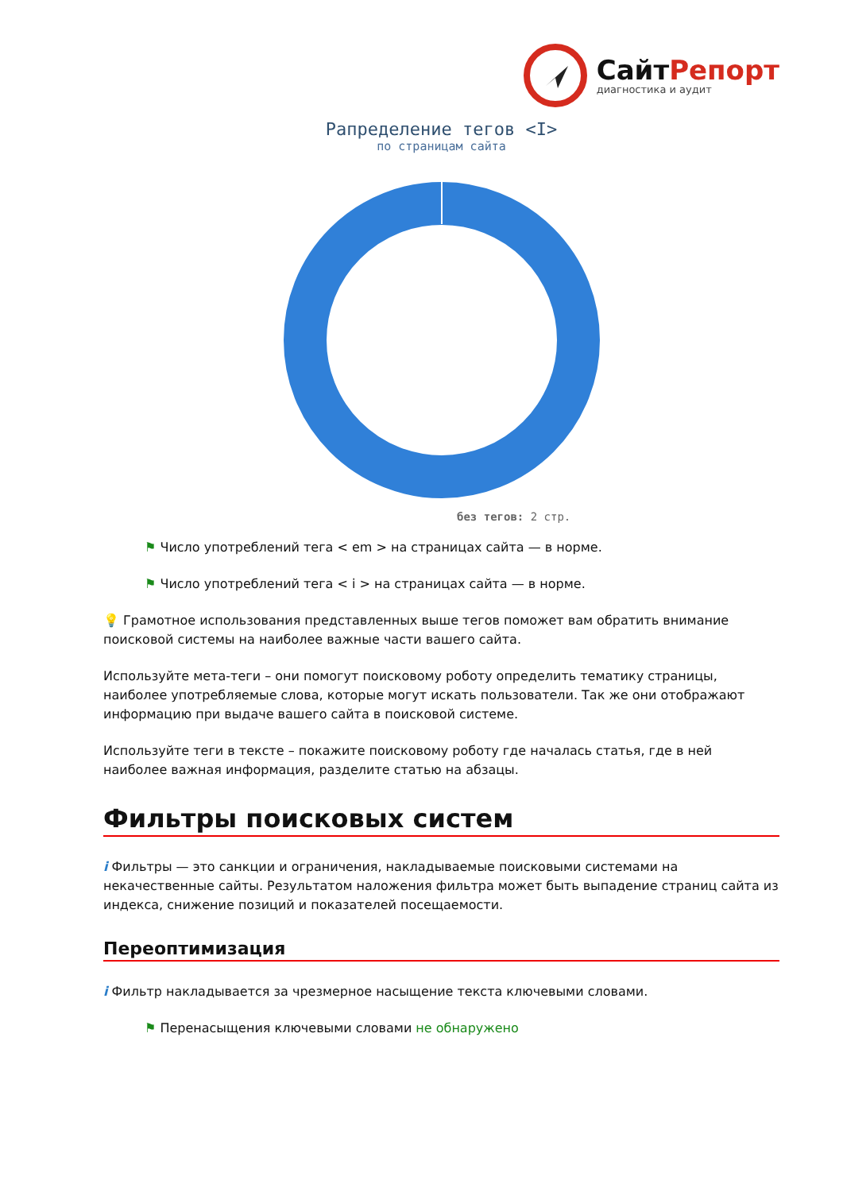СайтРепорт
диагностика и аудит
Рапределение тегов <I>
по страницам сайта
без тегов: 2 стр.
⚑ Число употреблений тега < em > на страницах сайта — в норме.
⚑ Число употреблений тега < i > на страницах сайта — в норме.
💡 Грамотное использования представленных выше тегов поможет вам обратить внимание поисковой системы на наиболее важные части вашего сайта.
Используйте мета-теги – они помогут поисковому роботу определить тематику страницы, наиболее употребляемые слова, которые могут искать пользователи. Так же они отображают информацию при выдаче вашего сайта в поисковой системе.
Используйте теги в тексте – покажите поисковому роботу где началась статья, где в ней наиболее важная информация, разделите статью на абзацы.
Фильтры поисковых систем
i Фильтры — это санкции и ограничения, накладываемые поисковыми системами на некачественные сайты. Результатом наложения фильтра может быть выпадение страниц сайта из индекса, снижение позиций и показателей посещаемости.
Переоптимизация
i Фильтр накладывается за чрезмерное насыщение текста ключевыми словами.
⚑ Перенасыщения ключевыми словами не обнаружено